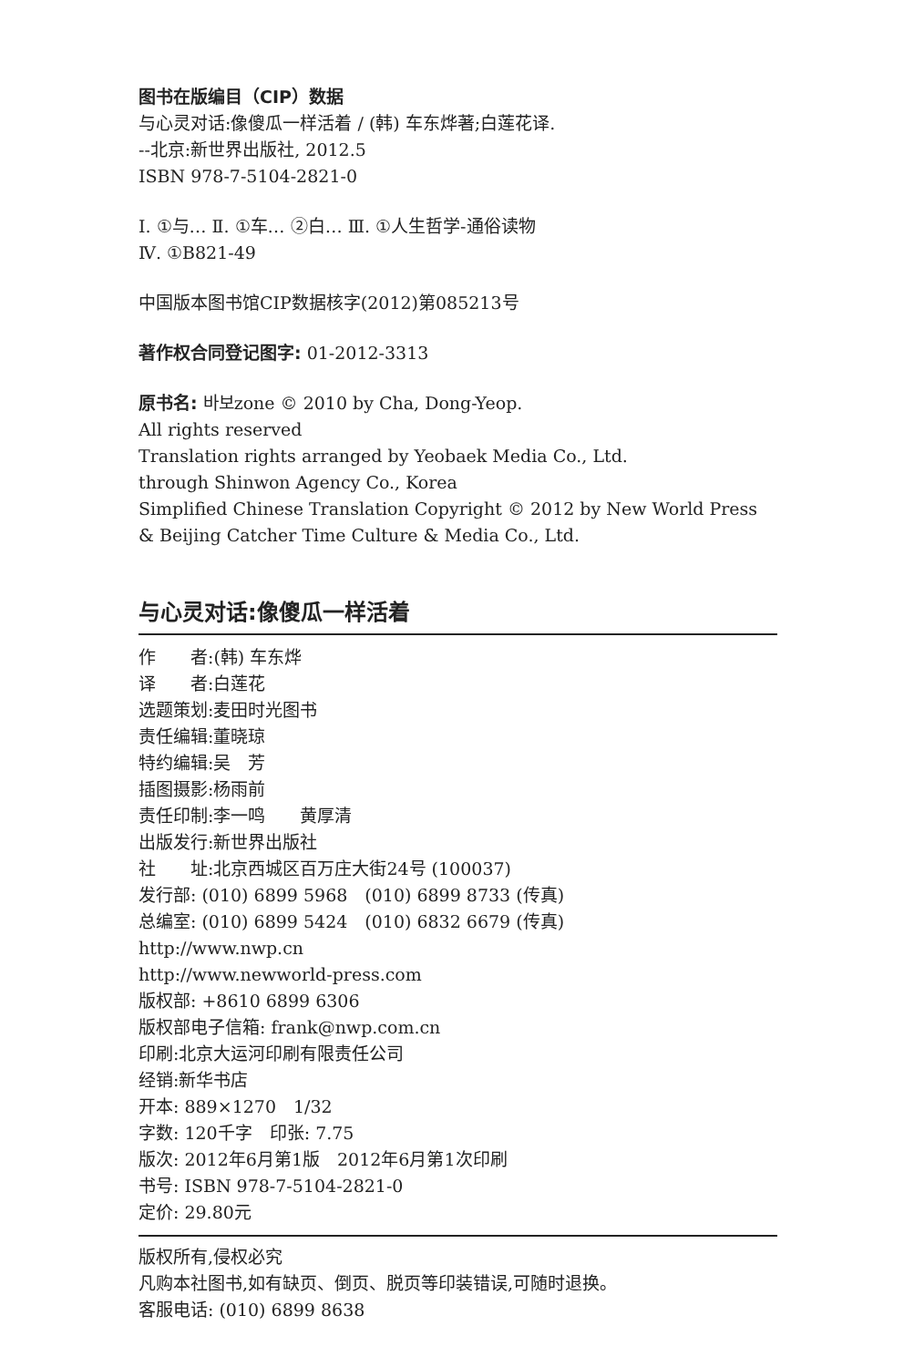图书在版编目（CIP）数据
与心灵对话:像傻瓜一样活着 / (韩) 车东烨著;白莲花译.
--北京:新世界出版社, 2012.5
ISBN 978-7-5104-2821-0
Ⅰ. ①与… Ⅱ. ①车… ②白… Ⅲ. ①人生哲学-通俗读物
Ⅳ. ①B821-49
中国版本图书馆CIP数据核字(2012)第085213号
著作权合同登记图字: 01-2012-3313
原书名: 바보zone © 2010 by Cha, Dong-Yeop.
All rights reserved
Translation rights arranged by Yeobaek Media Co., Ltd.
through Shinwon Agency Co., Korea
Simplified Chinese Translation Copyright © 2012 by New World Press & Beijing Catcher Time Culture & Media Co., Ltd.
与心灵对话:像傻瓜一样活着
作　　者:(韩) 车东烨
译　　者:白莲花
选题策划:麦田时光图书
责任编辑:董晓琼
特约编辑:吴　芳
插图摄影:杨雨前
责任印制:李一鸣　　黄厚清
出版发行:新世界出版社
社　　址:北京西城区百万庄大街24号 (100037)
发行部: (010) 6899 5968　(010) 6899 8733 (传真)
总编室: (010) 6899 5424　(010) 6832 6679 (传真)
http://www.nwp.cn
http://www.newworld-press.com
版权部: +8610 6899 6306
版权部电子信箱: frank@nwp.com.cn
印刷:北京大运河印刷有限责任公司
经销:新华书店
开本: 889×1270　1/32
字数: 120千字　印张: 7.75
版次: 2012年6月第1版　2012年6月第1次印刷
书号: ISBN 978-7-5104-2821-0
定价: 29.80元
版权所有,侵权必究
凡购本社图书,如有缺页、倒页、脱页等印装错误,可随时退换。
客服电话: (010) 6899 8638